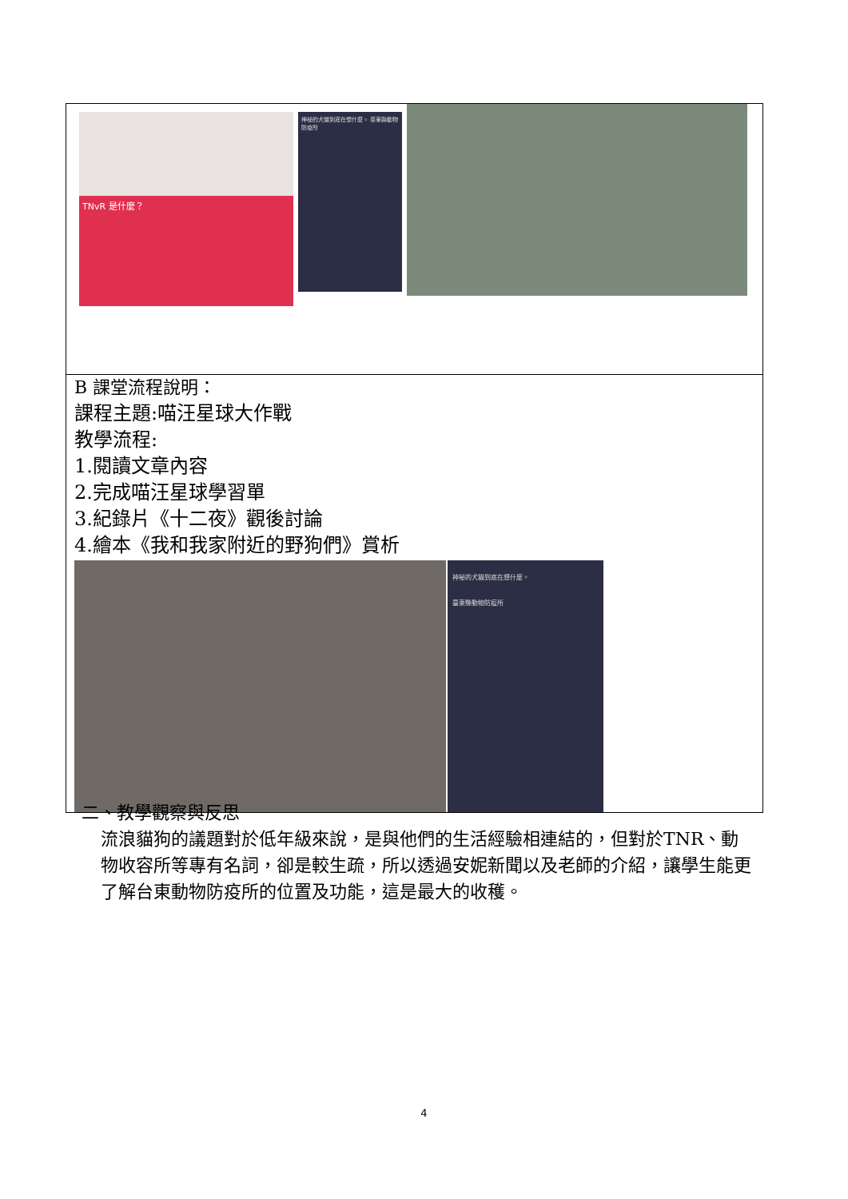| TNvR 是什麼？ 神祕的犬貓到底在想什麼。 臺東縣動物防疫所 |
| B 課堂流程說明： 課程主題:喵汪星球大作戰 教學流程: 1.閱讀文章內容 2.完成喵汪星球學習單 3.紀錄片《十二夜》觀後討論 4.繪本《我和我家附近的野狗們》賞析 神祕的犬貓到底在想什麼。 臺東縣動物防疫所 |
二、教學觀察與反思
流浪貓狗的議題對於低年級來說，是與他們的生活經驗相連結的，但對於TNR、動物收容所等專有名詞，卻是較生疏，所以透過安妮新聞以及老師的介紹，讓學生能更了解台東動物防疫所的位置及功能，這是最大的收穫。
4